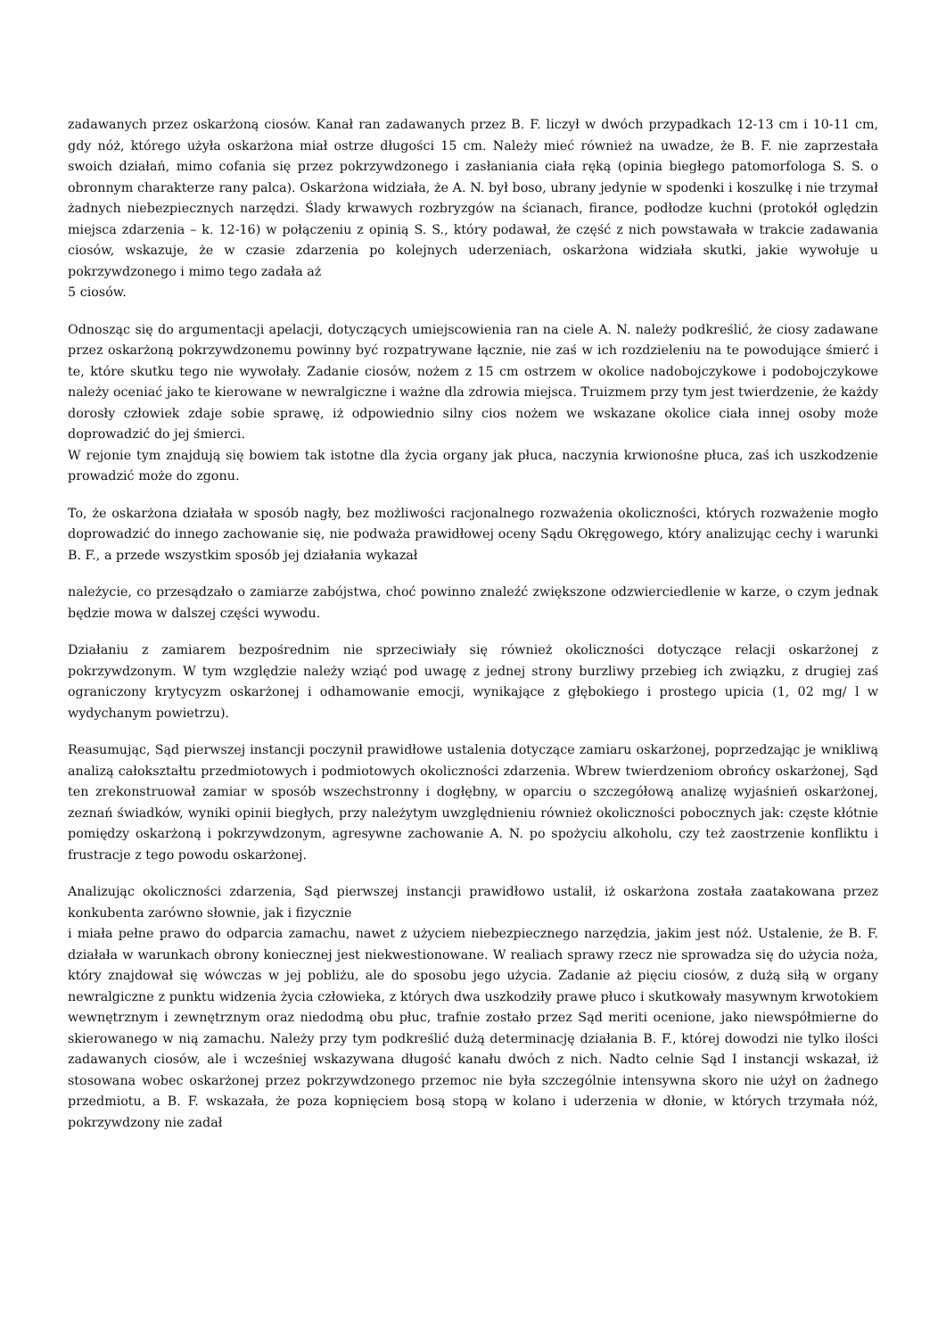zadawanych przez oskarżoną ciosów. Kanał ran zadawanych przez B. F. liczył w dwóch przypadkach 12-13 cm i 10-11 cm, gdy nóż, którego użyła oskarżona miał ostrze długości 15 cm. Należy mieć również na uwadze, że B. F. nie zaprzestała swoich działań, mimo cofania się przez pokrzywdzonego i zasłaniania ciała ręką (opinia biegłego patomorfologa S. S. o obronnym charakterze rany palca). Oskarżona widziała, że A. N. był boso, ubrany jedynie w spodenki i koszulkę i nie trzymał żadnych niebezpiecznych narzędzi. Ślady krwawych rozbryzgów na ścianach, firance, podłodze kuchni (protokół oględzin miejsca zdarzenia – k. 12-16) w połączeniu z opinią S. S., który podawał, że część z nich powstawała w trakcie zadawania ciosów, wskazuje, że w czasie zdarzenia po kolejnych uderzeniach, oskarżona widziała skutki, jakie wywołuje u pokrzywdzonego i mimo tego zadała aż
5 ciosów.
Odnosząc się do argumentacji apelacji, dotyczących umiejscowienia ran na ciele A. N. należy podkreślić, że ciosy zadawane przez oskarżoną pokrzywdzonemu powinny być rozpatrywane łącznie, nie zaś w ich rozdzieleniu na te powodujące śmierć i te, które skutku tego nie wywołały. Zadanie ciosów, nożem z 15 cm ostrzem w okolice nadobojczykowe i podobojczykowe należy oceniać jako te kierowane w newralgiczne i ważne dla zdrowia miejsca. Truizmem przy tym jest twierdzenie, że każdy dorosły człowiek zdaje sobie sprawę, iż odpowiednio silny cios nożem we wskazane okolice ciała innej osoby może doprowadzić do jej śmierci.
W rejonie tym znajdują się bowiem tak istotne dla życia organy jak płuca, naczynia krwionośne płuca, zaś ich uszkodzenie prowadzić może do zgonu.
To, że oskarżona działała w sposób nagły, bez możliwości racjonalnego rozważenia okoliczności, których rozważenie mogło doprowadzić do innego zachowanie się, nie podważa prawidłowej oceny Sądu Okręgowego, który analizując cechy i warunki B. F., a przede wszystkim sposób jej działania wykazał
należycie, co przesądzało o zamiarze zabójstwa, choć powinno znaleźć zwiększone odzwierciedlenie w karze, o czym jednak będzie mowa w dalszej części wywodu.
Działaniu z zamiarem bezpośrednim nie sprzeciwiały się również okoliczności dotyczące relacji oskarżonej z pokrzywdzonym. W tym względzie należy wziąć pod uwagę z jednej strony burzliwy przebieg ich związku, z drugiej zaś ograniczony krytycyzm oskarżonej i odhamowanie emocji, wynikające z głębokiego i prostego upicia (1, 02 mg/ l w wydychanym powietrzu).
Reasumując, Sąd pierwszej instancji poczynił prawidłowe ustalenia dotyczące zamiaru oskarżonej, poprzedzając je wnikliwą analizą całokształtu przedmiotowych i podmiotowych okoliczności zdarzenia. Wbrew twierdzeniom obrońcy oskarżonej, Sąd ten zrekonstruował zamiar w sposób wszechstronny i dogłębny, w oparciu o szczegółową analizę wyjaśnień oskarżonej, zeznań świadków, wyniki opinii biegłych, przy należytym uwzględnieniu również okoliczności pobocznych jak: częste kłótnie pomiędzy oskarżoną i pokrzywdzonym, agresywne zachowanie A. N. po spożyciu alkoholu, czy też zaostrzenie konfliktu i frustracje z tego powodu oskarżonej.
Analizując okoliczności zdarzenia, Sąd pierwszej instancji prawidłowo ustalił, iż oskarżona została zaatakowana przez konkubenta zarówno słownie, jak i fizycznie
i miała pełne prawo do odparcia zamachu, nawet z użyciem niebezpiecznego narzędzia, jakim jest nóż. Ustalenie, że B. F. działała w warunkach obrony koniecznej jest niekwestionowane. W realiach sprawy rzecz nie sprowadza się do użycia noża, który znajdował się wówczas w jej pobliżu, ale do sposobu jego użycia. Zadanie aż pięciu ciosów, z dużą siłą w organy newralgiczne z punktu widzenia życia człowieka, z których dwa uszkodziły prawe płuco i skutkowały masywnym krwotokiem wewnętrznym i zewnętrznym oraz niedodmą obu płuc, trafnie zostało przez Sąd meriti ocenione, jako niewspółmierne do skierowanego w nią zamachu. Należy przy tym podkreślić dużą determinację działania B. F., której dowodzi nie tylko ilości zadawanych ciosów, ale i wcześniej wskazywana długość kanału dwóch z nich. Nadto celnie Sąd I instancji wskazał, iż stosowana wobec oskarżonej przez pokrzywdzonego przemoc nie była szczególnie intensywna skoro nie użył on żadnego przedmiotu, a B. F. wskazała, że poza kopnięciem bosą stopą w kolano i uderzenia w dłonie, w których trzymała nóż, pokrzywdzony nie zadał